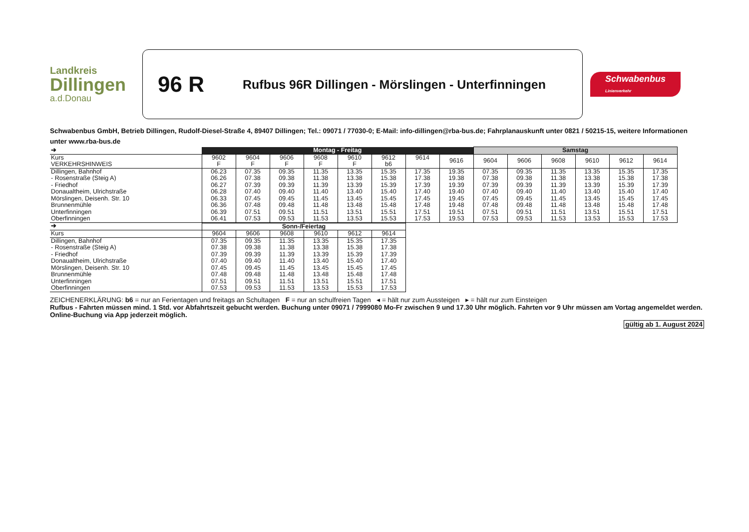Landkreis
Dillingen
a.d.Donau
96 R
Rufbus 96R Dillingen - Mörslingen - Unterfinningen
Schwabenbus
Linienverkehr
Schwabenbus GmbH, Betrieb Dillingen, Rudolf-Diesel-Straße 4, 89407 Dillingen; Tel.: 09071 / 77030-0; E-Mail: info-dillingen@rba-bus.de; Fahrplanauskunft unter 0821 / 50215-15, weitere Informationen unter www.rba-bus.de
| ➔ | Montag - Freitag | | | | | | | | Samstag | | | | | |
| Kurs VERKEHRSHINWEIS | 9602 F | 9604 F | 9606 F | 9608 F | 9610 F | 9612 b6 | 9614 | 9616 | 9604 | 9606 | 9608 | 9610 | 9612 | 9614 |
| Dillingen, Bahnhof - Rosenstraße (Steig A) - Friedhof Donaualtheim, Ulrichstraße Mörslingen, Deisenh. Str. 10 Brunnenmühle Unterfinningen Oberfinningen | 06.23 06.26 06.27 06.28 06.33 06.36 06.39 06.41 | 07.35 07.38 07.39 07.40 07.45 07.48 07.51 07.53 | 09.35 09.38 09.39 09.40 09.45 09.48 09.51 09.53 | 11.35 11.38 11.39 11.40 11.45 11.48 11.51 11.53 | 13.35 13.38 13.39 13.40 13.45 13.48 13.51 13.53 | 15.35 15.38 15.39 15.40 15.45 15.48 15.51 15.53 | 17.35 17.38 17.39 17.40 17.45 17.48 17.51 17.53 | 19.35 19.38 19.39 19.40 19.45 19.48 19.51 19.53 | 07.35 07.38 07.39 07.40 07.45 07.48 07.51 07.53 | 09.35 09.38 09.39 09.40 09.45 09.48 09.51 09.53 | 11.35 11.38 11.39 11.40 11.45 11.48 11.51 11.53 | 13.35 13.38 13.39 13.40 13.45 13.48 13.51 13.53 | 15.35 15.38 15.39 15.40 15.45 15.48 15.51 15.53 | 17.35 17.38 17.39 17.40 17.45 17.48 17.51 17.53 |
| ➔ | Sonn-/Feiertag | | | | | |
| Kurs | 9604 | 9606 | 9608 | 9610 | 9612 | 9614 |
| Dillingen, Bahnhof - Rosenstraße (Steig A) - Friedhof Donaualtheim, Ulrichstraße Mörslingen, Deisenh. Str. 10 Brunnenmühle Unterfinningen Oberfinningen | 07.35 07.38 07.39 07.40 07.45 07.48 07.51 07.53 | 09.35 09.38 09.39 09.40 09.45 09.48 09.51 09.53 | 11.35 11.38 11.39 11.40 11.45 11.48 11.51 11.53 | 13.35 13.38 13.39 13.40 13.45 13.48 13.51 13.53 | 15.35 15.38 15.39 15.40 15.45 15.48 15.51 15.53 | 17.35 17.38 17.39 17.40 17.45 17.48 17.51 17.53 |
ZEICHENERKLÄRUNG: b6 = nur an Ferientagen und freitags an Schultagen F = nur an schulfreien Tagen ◂ = hält nur zum Aussteigen ▸ = hält nur zum Einsteigen
Rufbus - Fahrten müssen mind. 1 Std. vor Abfahrtszeit gebucht werden. Buchung unter 09071 / 7999080 Mo-Fr zwischen 9 und 17.30 Uhr möglich. Fahrten vor 9 Uhr müssen am Vortag angemeldet werden. Online-Buchung via App jederzeit möglich.
gültig ab 1. August 2024